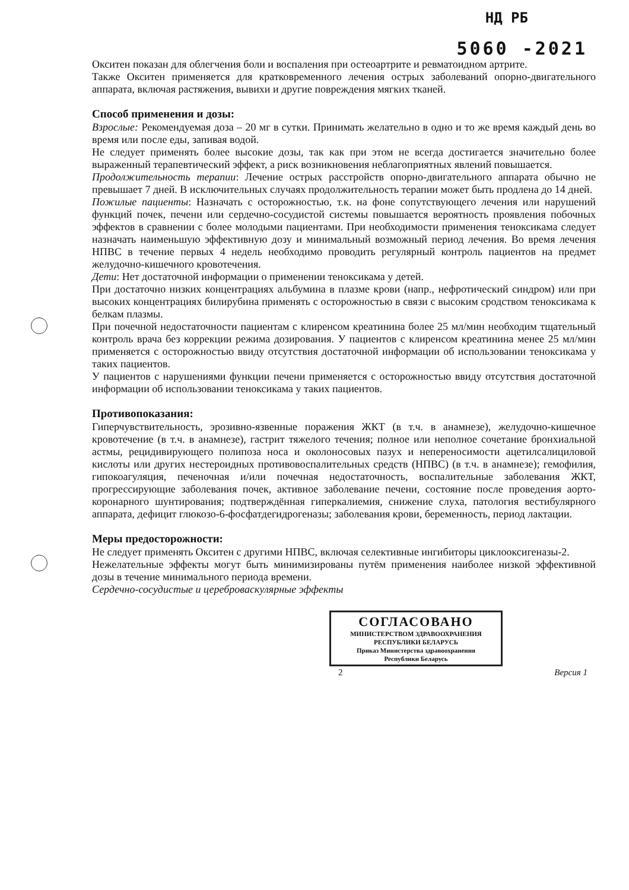НД РБ
5060 -2021
Окситен показан для облегчения боли и воспаления при остеоартрите и ревматоидном артрите.
Также Окситен применяется для кратковременного лечения острых заболеваний опорно-двигательного аппарата, включая растяжения, вывихи и другие повреждения мягких тканей.
Способ применения и дозы:
Взрослые: Рекомендуемая доза – 20 мг в сутки. Принимать желательно в одно и то же время каждый день во время или после еды, запивая водой.
Не следует применять более высокие дозы, так как при этом не всегда достигается значительно более выраженный терапевтический эффект, а риск возникновения неблагоприятных явлений повышается.
Продолжительность терапии: Лечение острых расстройств опорно-двигательного аппарата обычно не превышает 7 дней. В исключительных случаях продолжительность терапии может быть продлена до 14 дней.
Пожилые пациенты: Назначать с осторожностью, т.к. на фоне сопутствующего лечения или нарушений функций почек, печени или сердечно-сосудистой системы повышается вероятность проявления побочных эффектов в сравнении с более молодыми пациентами. При необходимости применения теноксикама следует назначать наименьшую эффективную дозу и минимальный возможный период лечения. Во время лечения НПВС в течение первых 4 недель необходимо проводить регулярный контроль пациентов на предмет желудочно-кишечного кровотечения.
Дети: Нет достаточной информации о применении теноксикама у детей.
При достаточно низких концентрациях альбумина в плазме крови (напр., нефротический синдром) или при высоких концентрациях билирубина применять с осторожностью в связи с высоким сродством теноксикама к белкам плазмы.
При почечной недостаточности пациентам с клиренсом креатинина более 25 мл/мин необходим тщательный контроль врача без коррекции режима дозирования. У пациентов с клиренсом креатинина менее 25 мл/мин применяется с осторожностью ввиду отсутствия достаточной информации об использовании теноксикама у таких пациентов.
У пациентов с нарушениями функции печени применяется с осторожностью ввиду отсутствия достаточной информации об использовании теноксикама у таких пациентов.
Противопоказания:
Гиперчувствительность, эрозивно-язвенные поражения ЖКТ (в т.ч. в анамнезе), желудочно-кишечное кровотечение (в т.ч. в анамнезе), гастрит тяжелого течения; полное или неполное сочетание бронхиальной астмы, рецидивирующего полипоза носа и околоносовых пазух и непереносимости ацетилсалициловой кислоты или других нестероидных противовоспалительных средств (НПВС) (в т.ч. в анамнезе); гемофилия, гипокоагуляция, печеночная и/или почечная недостаточность, воспалительные заболевания ЖКТ, прогрессирующие заболевания почек, активное заболевание печени, состояние после проведения аорто-коронарного шунтирования; подтверждённая гиперкалиемия, снижение слуха, патология вестибулярного аппарата, дефицит глюкозо-6-фосфатдегидрогеназы; заболевания крови, беременность, период лактации.
Меры предосторожности:
Не следует применять Окситен с другими НПВС, включая селективные ингибиторы циклооксигеназы-2.
Нежелательные эффекты могут быть минимизированы путём применения наиболее низкой эффективной дозы в течение минимального периода времени.
Сердечно-сосудистые и цереброваскулярные эффекты
СОГЛАСОВАНО
МИНИСТЕРСТВОМ ЗДРАВООХРАНЕНИЯ
РЕСПУБЛИКИ БЕЛАРУСЬ
Приказ Министерства здравоохранения
Республики Беларусь
2 Версия 1